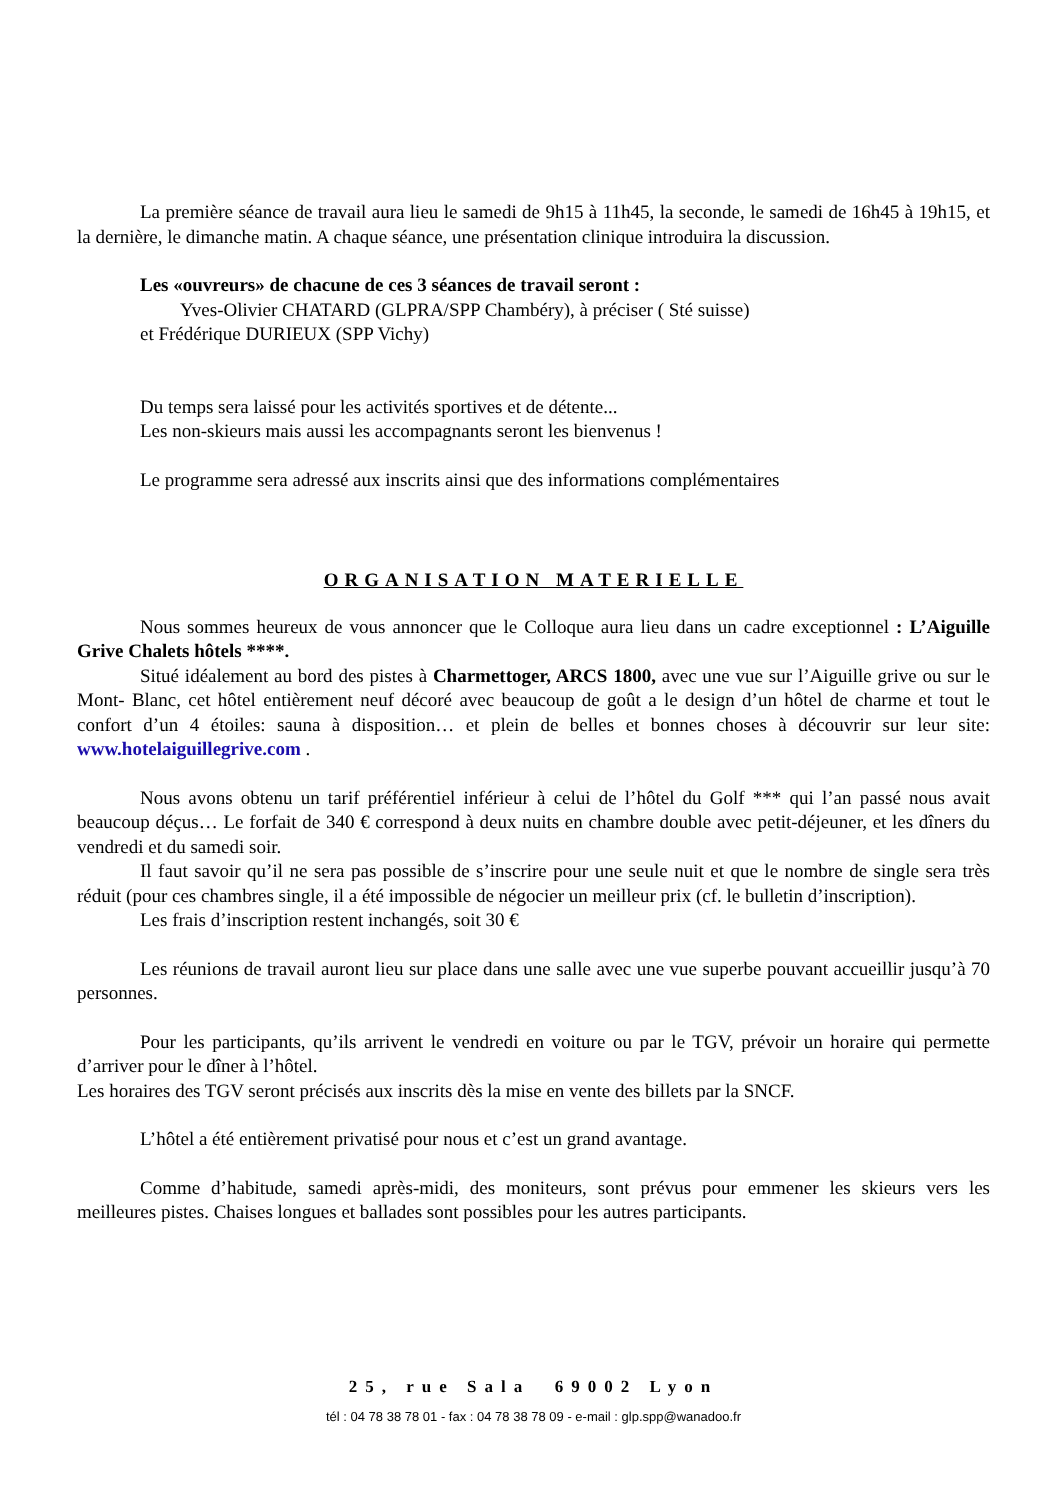La première séance de travail aura lieu le samedi de 9h15 à 11h45, la seconde, le samedi de 16h45 à 19h15, et la dernière, le dimanche matin. A chaque séance, une présentation clinique introduira la discussion.
Les «ouvreurs» de chacune de ces 3 séances de travail seront :
Yves-Olivier CHATARD (GLPRA/SPP Chambéry), à préciser ( Sté suisse)
et Frédérique DURIEUX (SPP Vichy)
Du temps sera laissé pour les activités sportives et de détente...
Les non-skieurs mais aussi les accompagnants seront les bienvenus !
Le programme sera adressé aux inscrits ainsi que des informations complémentaires
ORGANISATION MATERIELLE
Nous sommes heureux de vous annoncer que le Colloque aura lieu dans un cadre exceptionnel : L’Aiguille Grive Chalets hôtels ****.
Situé idéalement au bord des pistes à Charmettoger, ARCS 1800, avec une vue sur l’Aiguille grive ou sur le Mont- Blanc, cet hôtel entièrement neuf décoré avec beaucoup de goût a le design d’un hôtel de charme et tout le confort d’un 4 étoiles: sauna à disposition… et plein de belles et bonnes choses à découvrir sur leur site: www.hotelaiguillegrive.com .
Nous avons obtenu un tarif préférentiel inférieur à celui de l’hôtel du Golf *** qui l’an passé nous avait beaucoup déçus… Le forfait de 340 € correspond à deux nuits en chambre double avec petit-déjeuner, et les dîners du vendredi et du samedi soir.
Il faut savoir qu’il ne sera pas possible de s’inscrire pour une seule nuit et que le nombre de single sera très réduit (pour ces chambres single, il a été impossible de négocier un meilleur prix (cf. le bulletin d’inscription).
Les frais d’inscription restent inchangés, soit 30 €
Les réunions de travail auront lieu sur place dans une salle avec une vue superbe pouvant accueillir jusqu’à 70 personnes.
Pour les participants, qu’ils arrivent le vendredi en voiture ou par le TGV, prévoir un horaire qui permette d’arriver pour le dîner à l’hôtel.
Les horaires des TGV seront précisés aux inscrits dès la mise en vente des billets par la SNCF.
L’hôtel a été entièrement privatisé pour nous et c’est un grand avantage.
Comme d’habitude, samedi après-midi, des moniteurs, sont prévus pour emmener les skieurs vers les meilleures pistes. Chaises longues et ballades sont possibles pour les autres participants.
25, rue Sala 69002 Lyon
tél : 04 78 38 78 01 - fax : 04 78 38 78 09 - e-mail : glp.spp@wanadoo.fr